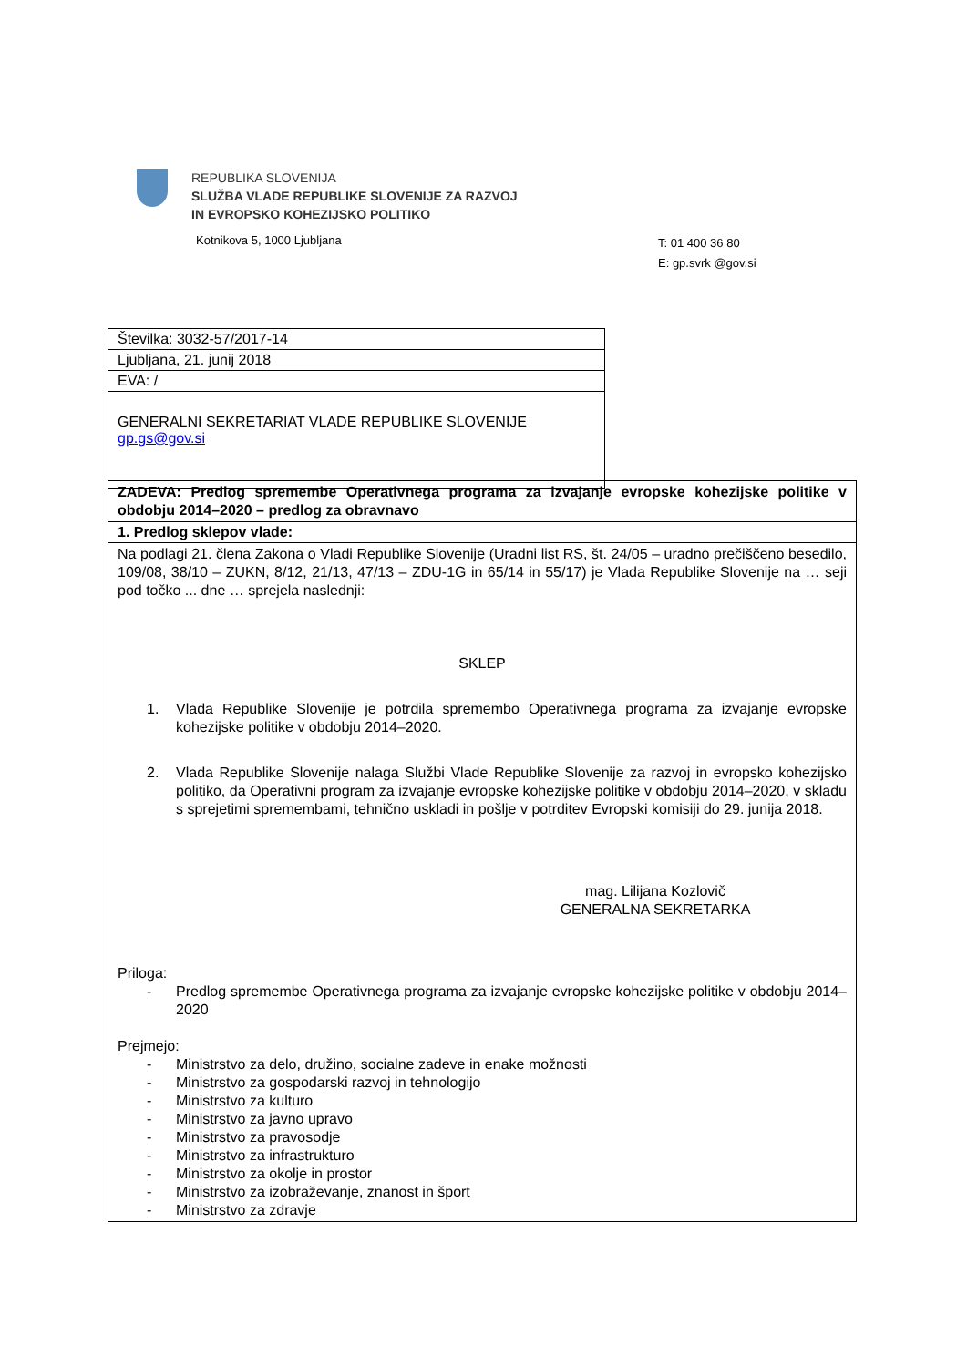REPUBLIKA SLOVENIJA
SLUŽBA VLADE REPUBLIKE SLOVENIJE ZA RAZVOJ
IN EVROPSKO KOHEZIJSKO POLITIKO
Kotnikova 5, 1000 Ljubljana
T: 01 400 36 80
E: gp.svrk @gov.si
| Številka: 3032-57/2017-14 |
| Ljubljana, 21. junij 2018 |
| EVA: / |
| GENERALNI SEKRETARIAT VLADE REPUBLIKE SLOVENIJE gp.gs@gov.si |
| ZADEVA: Predlog spremembe Operativnega programa za izvajanje evropske kohezijske politike v obdobju 2014–2020 – predlog za obravnavo |
| 1. Predlog sklepov vlade: |
| Na podlagi 21. člena Zakona o Vladi Republike Slovenije (Uradni list RS, št. 24/05 – uradno prečiščeno besedilo, 109/08, 38/10 – ZUKN, 8/12, 21/13, 47/13 – ZDU-1G in 65/14 in 55/17) je Vlada Republike Slovenije na … seji pod točko ... dne … sprejela naslednji: SKLEP 1. Vlada Republike Slovenije je potrdila spremembo Operativnega programa za izvajanje evropske kohezijske politike v obdobju 2014–2020. 2. Vlada Republike Slovenije nalaga Službi Vlade Republike Slovenije za razvoj in evropsko kohezijsko politiko, da Operativni program za izvajanje evropske kohezijske politike v obdobju 2014–2020, v skladu s sprejetimi spremembami, tehnično uskladi in pošlje v potrditev Evropski komisiji do 29. junija 2018. mag. Lilijana Kozlovič GENERALNA SEKRETARKA Priloga: - Predlog spremembe Operativnega programa za izvajanje evropske kohezijske politike v obdobju 2014–2020 Prejmejo: - Ministrstvo za delo, družino, socialne zadeve in enake možnosti - Ministrstvo za gospodarski razvoj in tehnologijo - Ministrstvo za kulturo - Ministrstvo za javno upravo - Ministrstvo za pravosodje - Ministrstvo za infrastrukturo - Ministrstvo za okolje in prostor - Ministrstvo za izobraževanje, znanost in šport - Ministrstvo za zdravje |